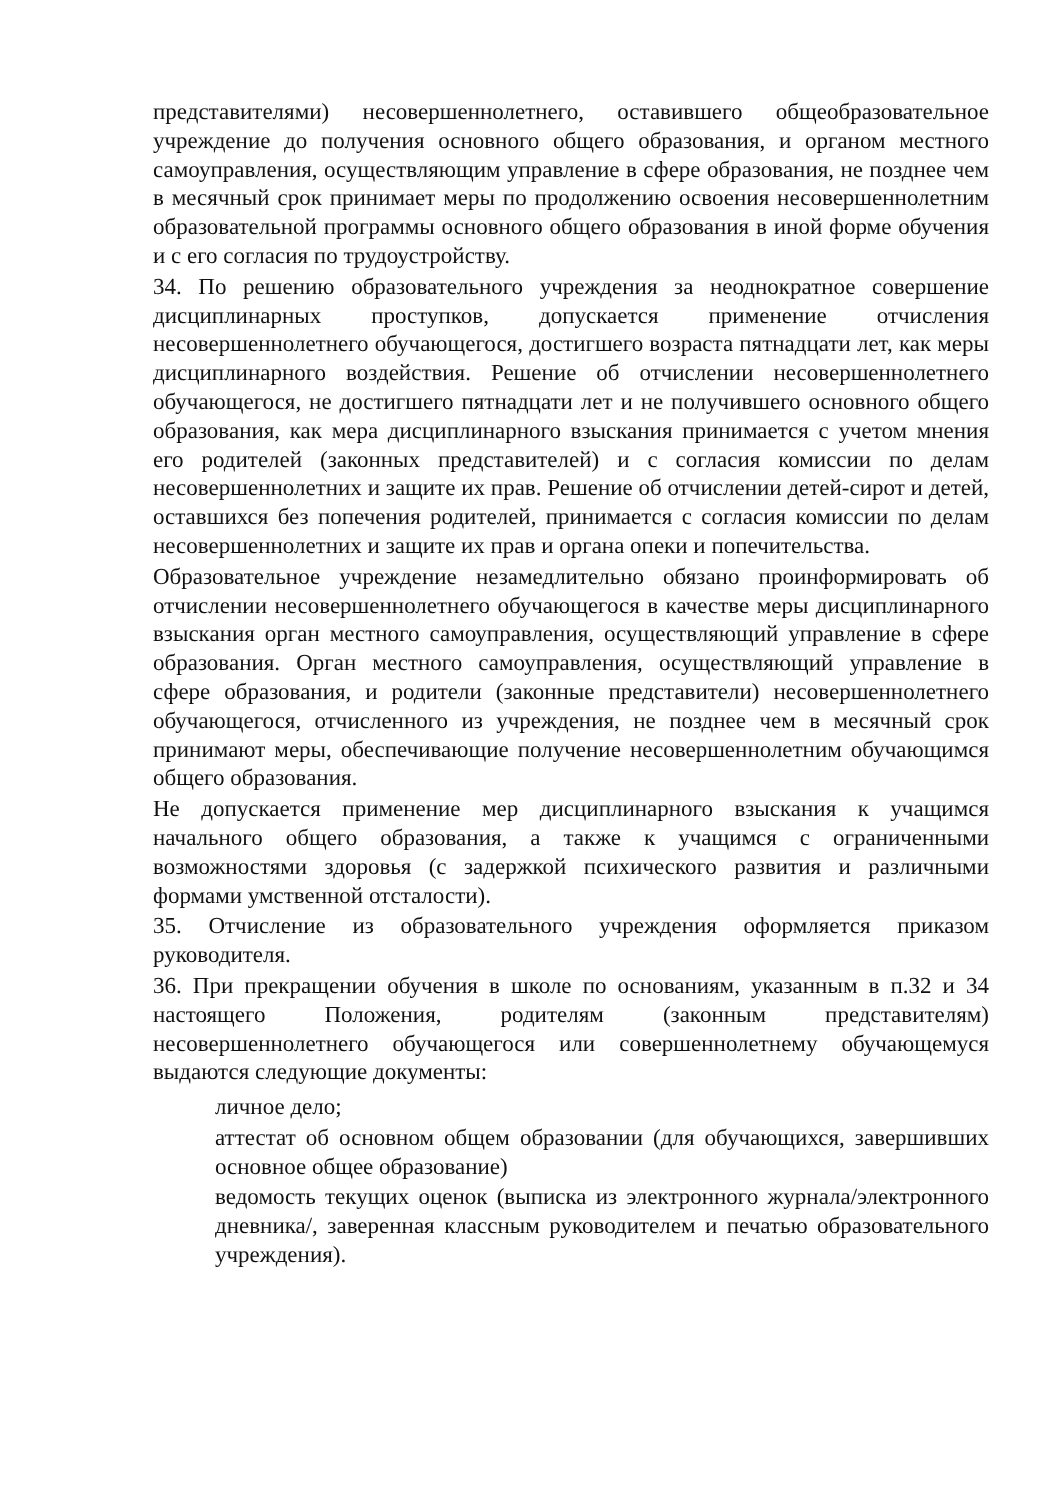представителями) несовершеннолетнего, оставившего общеобразовательное учреждение до получения основного общего образования, и органом местного самоуправления, осуществляющим управление в сфере образования, не позднее чем в месячный срок принимает меры по продолжению освоения несовершеннолетним образовательной программы основного общего образования в иной форме обучения и с его согласия по трудоустройству.
34. По решению образовательного учреждения за неоднократное совершение дисциплинарных проступков, допускается применение отчисления несовершеннолетнего обучающегося, достигшего возраста пятнадцати лет, как меры дисциплинарного воздействия. Решение об отчислении несовершеннолетнего обучающегося, не достигшего пятнадцати лет и не получившего основного общего образования, как мера дисциплинарного взыскания принимается с учетом мнения его родителей (законных представителей) и с согласия комиссии по делам несовершеннолетних и защите их прав. Решение об отчислении детей-сирот и детей, оставшихся без попечения родителей, принимается с согласия комиссии по делам несовершеннолетних и защите их прав и органа опеки и попечительства.
Образовательное учреждение незамедлительно обязано проинформировать об отчислении несовершеннолетнего обучающегося в качестве меры дисциплинарного взыскания орган местного самоуправления, осуществляющий управление в сфере образования. Орган местного самоуправления, осуществляющий управление в сфере образования, и родители (законные представители) несовершеннолетнего обучающегося, отчисленного из учреждения, не позднее чем в месячный срок принимают меры, обеспечивающие получение несовершеннолетним обучающимся общего образования.
Не допускается применение мер дисциплинарного взыскания к учащимся начального общего образования, а также к учащимся с ограниченными возможностями здоровья (с задержкой психического развития и различными формами умственной отсталости).
35. Отчисление из образовательного учреждения оформляется приказом руководителя.
36. При прекращении обучения в школе по основаниям, указанным в п.32 и 34 настоящего Положения, родителям (законным представителям) несовершеннолетнего обучающегося или совершеннолетнему обучающемуся выдаются следующие документы:
личное дело;
аттестат об основном общем образовании (для обучающихся, завершивших основное общее образование)
ведомость текущих оценок (выписка из электронного журнала/электронного дневника/, заверенная классным руководителем и печатью образовательного учреждения).